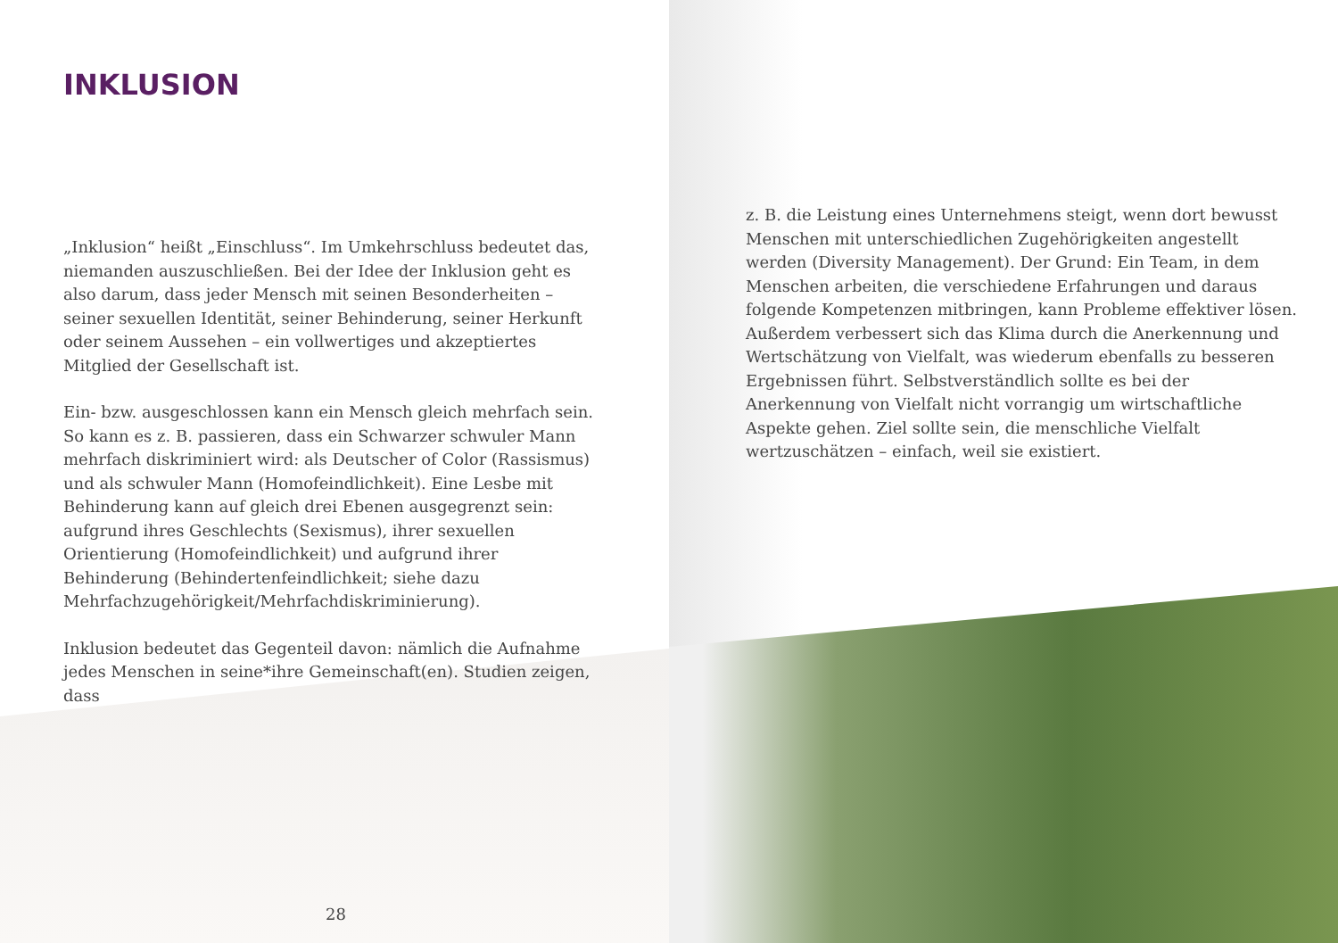INKLUSION
„Inklusion“ heißt „Einschluss“. Im Umkehrschluss bedeutet das, niemanden auszuschließen. Bei der Idee der Inklusion geht es also darum, dass jeder Mensch mit seinen Besonderheiten – seiner sexuellen Identität, seiner Behinderung, seiner Herkunft oder seinem Aussehen – ein vollwertiges und akzeptiertes Mitglied der Gesellschaft ist.
Ein- bzw. ausgeschlossen kann ein Mensch gleich mehrfach sein. So kann es z. B. passieren, dass ein Schwarzer schwuler Mann mehrfach diskriminiert wird: als Deutscher of Color (Rassismus) und als schwuler Mann (Homofeindlichkeit). Eine Lesbe mit Behinderung kann auf gleich drei Ebenen ausgegrenzt sein: aufgrund ihres Geschlechts (Sexismus), ihrer sexuellen Orientierung (Homofeindlichkeit) und aufgrund ihrer Behinderung (Behindertenfeindlichkeit; siehe dazu Mehrfachzugehörigkeit/Mehrfachdiskriminierung).
Inklusion bedeutet das Gegenteil davon: nämlich die Aufnahme jedes Menschen in seine*ihre Gemeinschaft(en). Studien zeigen, dass
28
z. B. die Leistung eines Unternehmens steigt, wenn dort bewusst Menschen mit unterschiedlichen Zugehörigkeiten angestellt werden (Diversity Management). Der Grund: Ein Team, in dem Menschen arbeiten, die verschiedene Erfahrungen und daraus folgende Kompetenzen mitbringen, kann Probleme effektiver lösen. Außerdem verbessert sich das Klima durch die Anerkennung und Wertschätzung von Vielfalt, was wiederum ebenfalls zu besseren Ergebnissen führt. Selbstverständlich sollte es bei der Anerkennung von Vielfalt nicht vorrangig um wirtschaftliche Aspekte gehen. Ziel sollte sein, die menschliche Vielfalt wertzuschätzen – einfach, weil sie existiert.